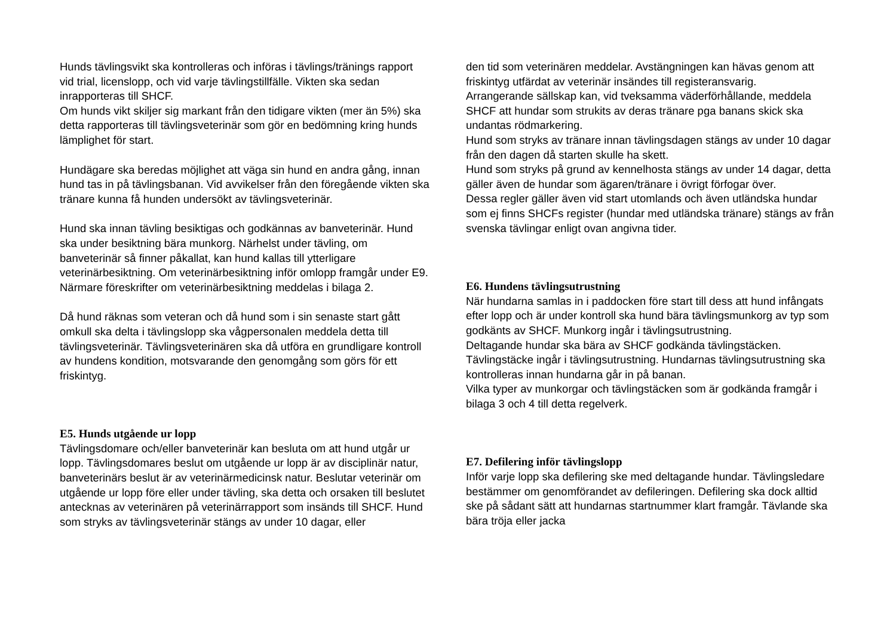Hunds tävlingsvikt ska kontrolleras och införas i tävlings/tränings rapport vid trial, licenslopp, och vid varje tävlingstillfälle. Vikten ska sedan inrapporteras till SHCF.
Om hunds vikt skiljer sig markant från den tidigare vikten (mer än 5%) ska detta rapporteras till tävlingsveterinär som gör en bedömning kring hunds lämplighet för start.
Hundägare ska beredas möjlighet att väga sin hund en andra gång, innan hund tas in på tävlingsbanan. Vid avvikelser från den föregående vikten ska tränare kunna få hunden undersökt av tävlingsveterinär.
Hund ska innan tävling besiktigas och godkännas av banveterinär. Hund ska under besiktning bära munkorg. Närhelst under tävling, om banveterinär så finner påkallat, kan hund kallas till ytterligare veterinärbesiktning. Om veterinärbesiktning inför omlopp framgår under E9. Närmare föreskrifter om veterinärbesiktning meddelas i bilaga 2.
Då hund räknas som veteran och då hund som i sin senaste start gått omkull ska delta i tävlingslopp ska vågpersonalen meddela detta till tävlingsveterinär. Tävlingsveterinären ska då utföra en grundligare kontroll av hundens kondition, motsvarande den genomgång som görs för ett friskintyg.
E5. Hunds utgående ur lopp
Tävlingsdomare och/eller banveterinär kan besluta om att hund utgår ur lopp. Tävlingsdomares beslut om utgående ur lopp är av disciplinär natur, banveterinärs beslut är av veterinärmedicinsk natur. Beslutar veterinär om utgående ur lopp före eller under tävling, ska detta och orsaken till beslutet antecknas av veterinären på veterinärrapport som insänds till SHCF. Hund som stryks av tävlingsveterinär stängs av under 10 dagar, eller
den tid som veterinären meddelar. Avstängningen kan hävas genom att friskintyg utfärdat av veterinär insändes till registeransvarig.
Arrangerande sällskap kan, vid tveksamma väderförhållande, meddela SHCF att hundar som strukits av deras tränare pga banans skick ska undantas rödmarkering.
Hund som stryks av tränare innan tävlingsdagen stängs av under 10 dagar från den dagen då starten skulle ha skett.
Hund som stryks på grund av kennelhosta stängs av under 14 dagar, detta gäller även de hundar som ägaren/tränare i övrigt förfogar över.
Dessa regler gäller även vid start utomlands och även utländska hundar som ej finns SHCFs register (hundar med utländska tränare) stängs av från svenska tävlingar enligt ovan angivna tider.
E6. Hundens tävlingsutrustning
När hundarna samlas in i paddocken före start till dess att hund infångats efter lopp och är under kontroll ska hund bära tävlingsmunkorg av typ som godkänts av SHCF. Munkorg ingår i tävlingsutrustning.
Deltagande hundar ska bära av SHCF godkända tävlingstäcken. Tävlingstäcke ingår i tävlingsutrustning. Hundarnas tävlingsutrustning ska kontrolleras innan hundarna går in på banan.
Vilka typer av munkorgar och tävlingstäcken som är godkända framgår i bilaga 3 och 4 till detta regelverk.
E7. Defilering inför tävlingslopp
Inför varje lopp ska defilering ske med deltagande hundar. Tävlingsledare bestämmer om genomförandet av defileringen. Defilering ska dock alltid ske på sådant sätt att hundarnas startnummer klart framgår. Tävlande ska bära tröja eller jacka